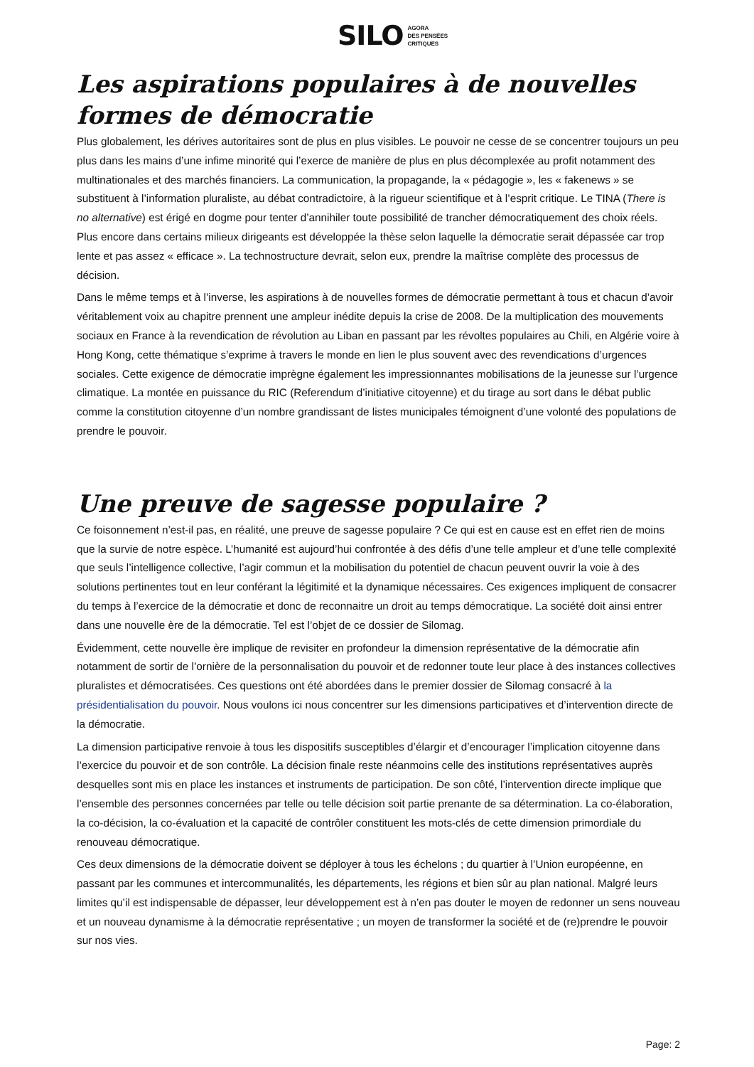SILO AGORA
DES PENSÉES
CRITIQUES
Les aspirations populaires à de nouvelles formes de démocratie
Plus globalement, les dérives autoritaires sont de plus en plus visibles. Le pouvoir ne cesse de se concentrer toujours un peu plus dans les mains d’une infime minorité qui l’exerce de manière de plus en plus décomplexée au profit notamment des multinationales et des marchés financiers. La communication, la propagande, la « pédagogie », les « fakenews » se substituent à l’information pluraliste, au débat contradictoire, à la rigueur scientifique et à l’esprit critique. Le TINA (There is no alternative) est érigé en dogme pour tenter d’annihiler toute possibilité de trancher démocratiquement des choix réels. Plus encore dans certains milieux dirigeants est développée la thèse selon laquelle la démocratie serait dépassée car trop lente et pas assez « efficace ». La technostructure devrait, selon eux, prendre la maîtrise complète des processus de décision.
Dans le même temps et à l’inverse, les aspirations à de nouvelles formes de démocratie permettant à tous et chacun d’avoir véritablement voix au chapitre prennent une ampleur inédite depuis la crise de 2008. De la multiplication des mouvements sociaux en France à la revendication de révolution au Liban en passant par les révoltes populaires au Chili, en Algérie voire à Hong Kong, cette thématique s’exprime à travers le monde en lien le plus souvent avec des revendications d’urgences sociales. Cette exigence de démocratie imprègne également les impressionnantes mobilisations de la jeunesse sur l’urgence climatique. La montée en puissance du RIC (Referendum d’initiative citoyenne) et du tirage au sort dans le débat public comme la constitution citoyenne d’un nombre grandissant de listes municipales témoignent d’une volonté des populations de prendre le pouvoir.
Une preuve de sagesse populaire ?
Ce foisonnement n’est-il pas, en réalité, une preuve de sagesse populaire ? Ce qui est en cause est en effet rien de moins que la survie de notre espèce. L’humanité est aujourd’hui confrontée à des défis d’une telle ampleur et d’une telle complexité que seuls l’intelligence collective, l’agir commun et la mobilisation du potentiel de chacun peuvent ouvrir la voie à des solutions pertinentes tout en leur conférant la légitimité et la dynamique nécessaires. Ces exigences impliquent de consacrer du temps à l’exercice de la démocratie et donc de reconnaitre un droit au temps démocratique. La société doit ainsi entrer dans une nouvelle ère de la démocratie. Tel est l’objet de ce dossier de Silomag.
Évidemment, cette nouvelle ère implique de revisiter en profondeur la dimension représentative de la démocratie afin notamment de sortir de l’ornière de la personnalisation du pouvoir et de redonner toute leur place à des instances collectives pluralistes et démocratisées. Ces questions ont été abordées dans le premier dossier de Silomag consacré à la présidentialisation du pouvoir. Nous voulons ici nous concentrer sur les dimensions participatives et d’intervention directe de la démocratie.
La dimension participative renvoie à tous les dispositifs susceptibles d’élargir et d’encourager l’implication citoyenne dans l’exercice du pouvoir et de son contrôle. La décision finale reste néanmoins celle des institutions représentatives auprès desquelles sont mis en place les instances et instruments de participation. De son côté, l’intervention directe implique que l’ensemble des personnes concernées par telle ou telle décision soit partie prenante de sa détermination. La co-élaboration, la co-décision, la co-évaluation et la capacité de contrôler constituent les mots-clés de cette dimension primordiale du renouveau démocratique.
Ces deux dimensions de la démocratie doivent se déployer à tous les échelons ; du quartier à l’Union européenne, en passant par les communes et intercommunalités, les départements, les régions et bien sûr au plan national. Malgré leurs limites qu’il est indispensable de dépasser, leur développement est à n’en pas douter le moyen de redonner un sens nouveau et un nouveau dynamisme à la démocratie représentative ; un moyen de transformer la société et de (re)prendre le pouvoir sur nos vies.
Page: 2